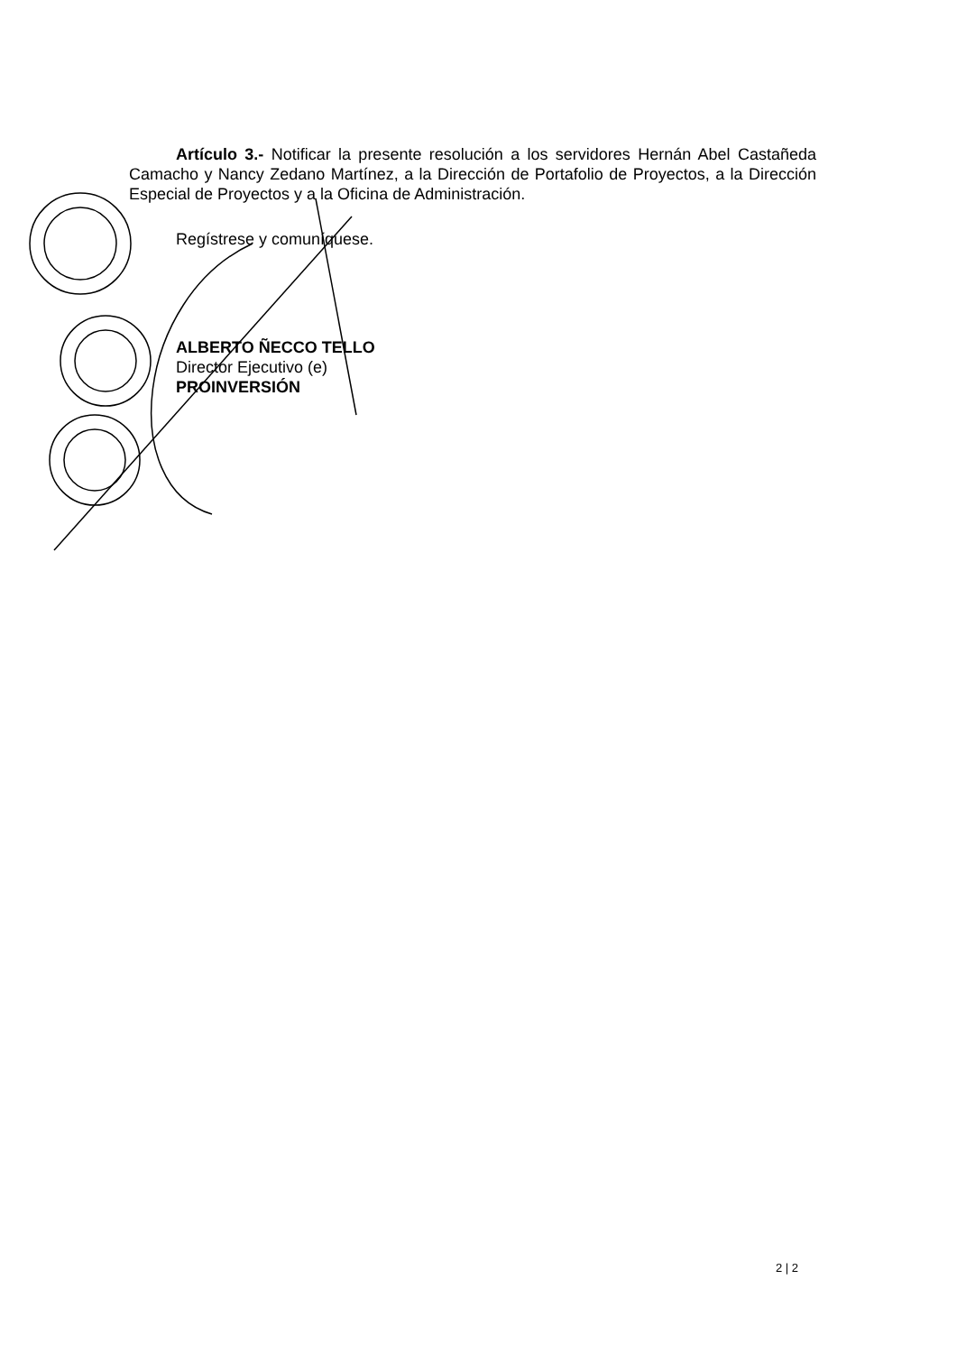Artículo 3.- Notificar la presente resolución a los servidores Hernán Abel Castañeda Camacho y Nancy Zedano Martínez, a la Dirección de Portafolio de Proyectos, a la Dirección Especial de Proyectos y a la Oficina de Administración.
Regístrese y comuníquese.
ALBERTO ÑECCO TELLO
Director Ejecutivo (e)
PROINVERSIÓN
2 | 2